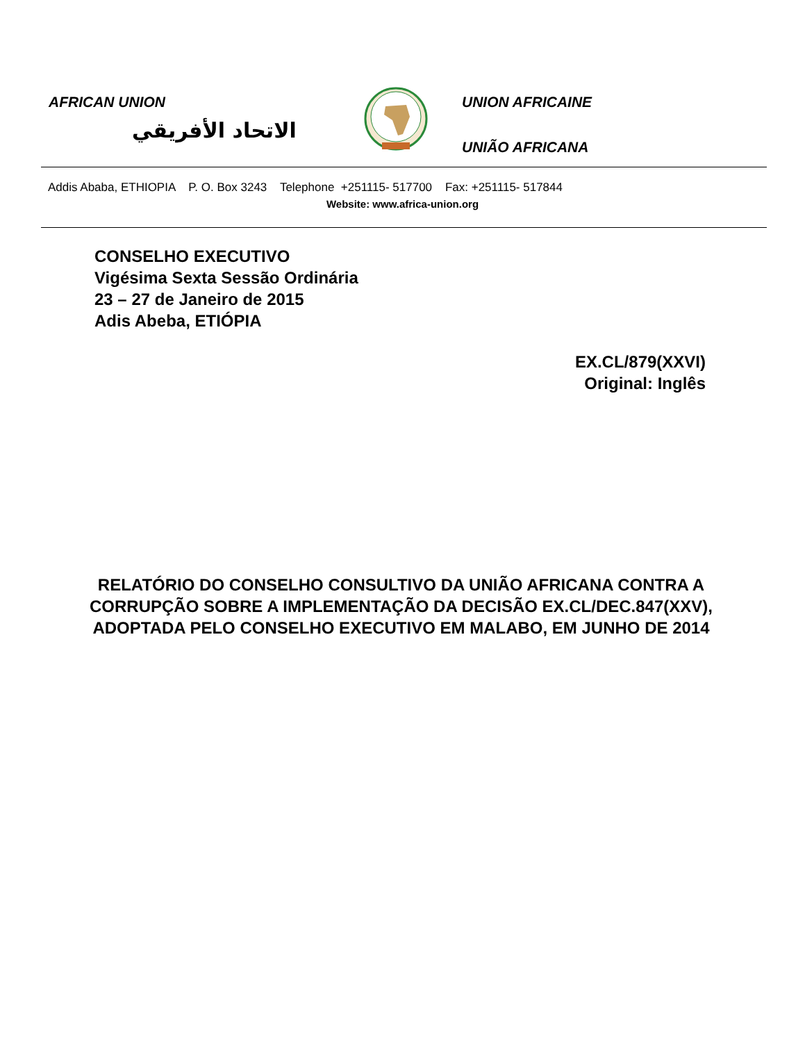AFRICAN UNION
الاتحاد الأفريقي
UNION AFRICAINE
UNIÃO AFRICANA
Addis Ababa, ETHIOPIA P. O. Box 3243 Telephone +251115- 517700 Fax: +251115- 517844
Website: www.africa-union.org
CONSELHO EXECUTIVO
Vigésima Sexta Sessão Ordinária
23 – 27 de Janeiro de 2015
Adis Abeba, ETIÓPIA
EX.CL/879(XXVI)
Original: Inglês
RELATÓRIO DO CONSELHO CONSULTIVO DA UNIÃO AFRICANA CONTRA A CORRUPÇÃO SOBRE A IMPLEMENTAÇÃO DA DECISÃO EX.CL/DEC.847(XXV), ADOPTADA PELO CONSELHO EXECUTIVO EM MALABO, EM JUNHO DE 2014